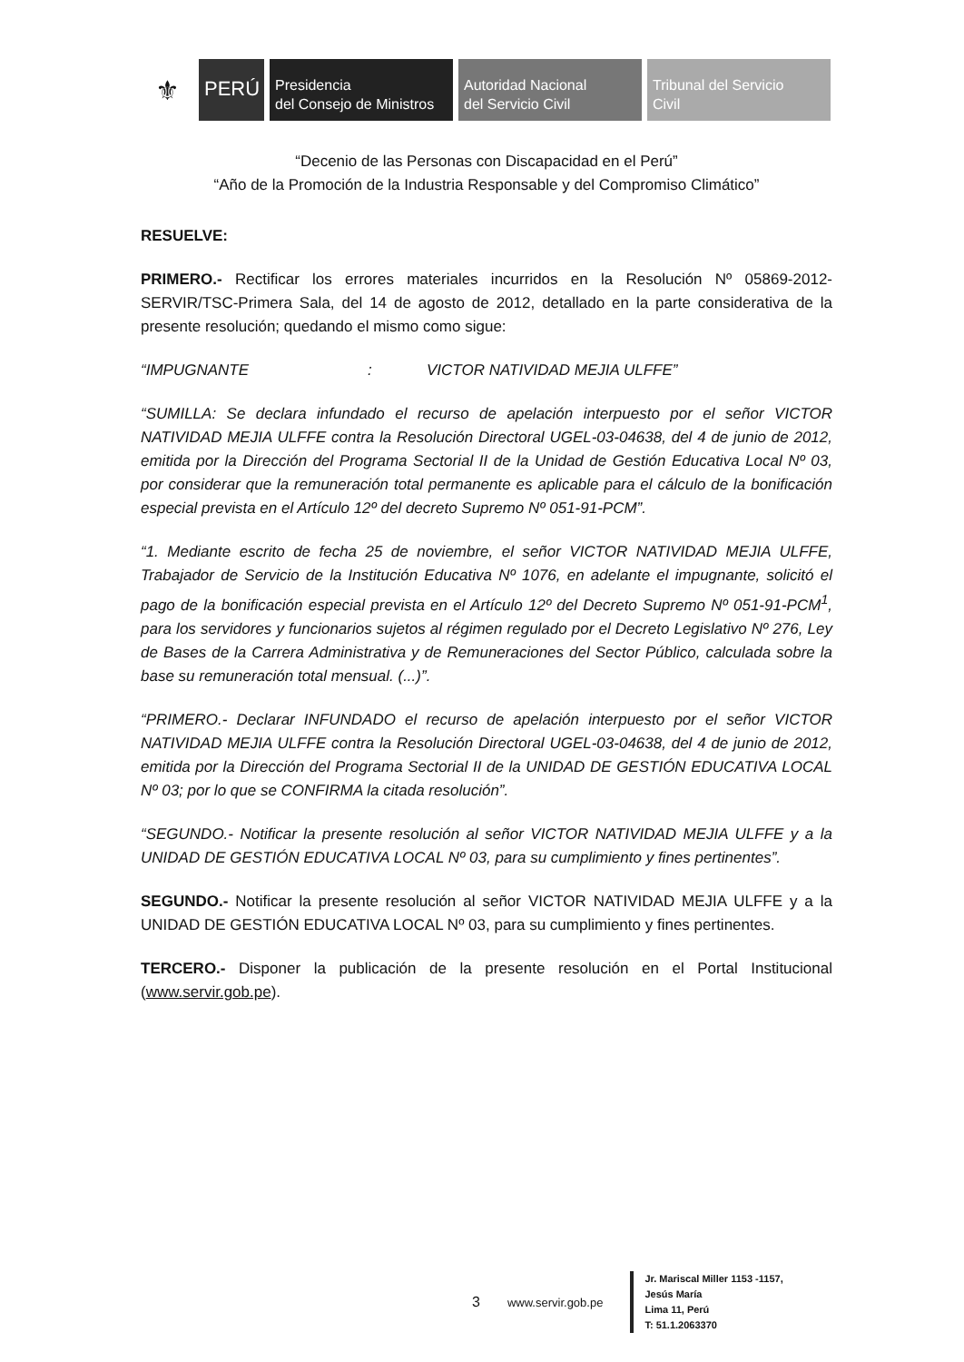⚜
PERÚ
Presidencia
del Consejo de Ministros
Autoridad Nacional
del Servicio Civil
Tribunal del Servicio
Civil
“Decenio de las Personas con Discapacidad en el Perú”
“Año de la Promoción de la Industria Responsable y del Compromiso Climático”
RESUELVE:
PRIMERO.- Rectificar los errores materiales incurridos en la Resolución Nº 05869-2012-SERVIR/TSC-Primera Sala, del 14 de agosto de 2012, detallado en la parte considerativa de la presente resolución; quedando el mismo como sigue:
“IMPUGNANTE: VICTOR NATIVIDAD MEJIA ULFFE”
“SUMILLA: Se declara infundado el recurso de apelación interpuesto por el señor VICTOR NATIVIDAD MEJIA ULFFE contra la Resolución Directoral UGEL-03-04638, del 4 de junio de 2012, emitida por la Dirección del Programa Sectorial II de la Unidad de Gestión Educativa Local Nº 03, por considerar que la remuneración total permanente es aplicable para el cálculo de la bonificación especial prevista en el Artículo 12º del decreto Supremo Nº 051-91-PCM”.
“1. Mediante escrito de fecha 25 de noviembre, el señor VICTOR NATIVIDAD MEJIA ULFFE, Trabajador de Servicio de la Institución Educativa Nº 1076, en adelante el impugnante, solicitó el pago de la bonificación especial prevista en el Artículo 12º del Decreto Supremo Nº 051-91-PCM<sup>1</sup>, para los servidores y funcionarios sujetos al régimen regulado por el Decreto Legislativo Nº 276, Ley de Bases de la Carrera Administrativa y de Remuneraciones del Sector Público, calculada sobre la base su remuneración total mensual. (...)”.
“PRIMERO.- Declarar INFUNDADO el recurso de apelación interpuesto por el señor VICTOR NATIVIDAD MEJIA ULFFE contra la Resolución Directoral UGEL-03-04638, del 4 de junio de 2012, emitida por la Dirección del Programa Sectorial II de la UNIDAD DE GESTIÓN EDUCATIVA LOCAL Nº 03; por lo que se CONFIRMA la citada resolución”.
“SEGUNDO.- Notificar la presente resolución al señor VICTOR NATIVIDAD MEJIA ULFFE y a la UNIDAD DE GESTIÓN EDUCATIVA LOCAL Nº 03, para su cumplimiento y fines pertinentes”.
SEGUNDO.- Notificar la presente resolución al señor VICTOR NATIVIDAD MEJIA ULFFE y a la UNIDAD DE GESTIÓN EDUCATIVA LOCAL Nº 03, para su cumplimiento y fines pertinentes.
TERCERO.- Disponer la publicación de la presente resolución en el Portal Institucional (www.servir.gob.pe).
3 www.servir.gob.pe
Jr. Mariscal Miller 1153 -1157,
Jesús María
Lima 11, Perú
T: 51.1.2063370